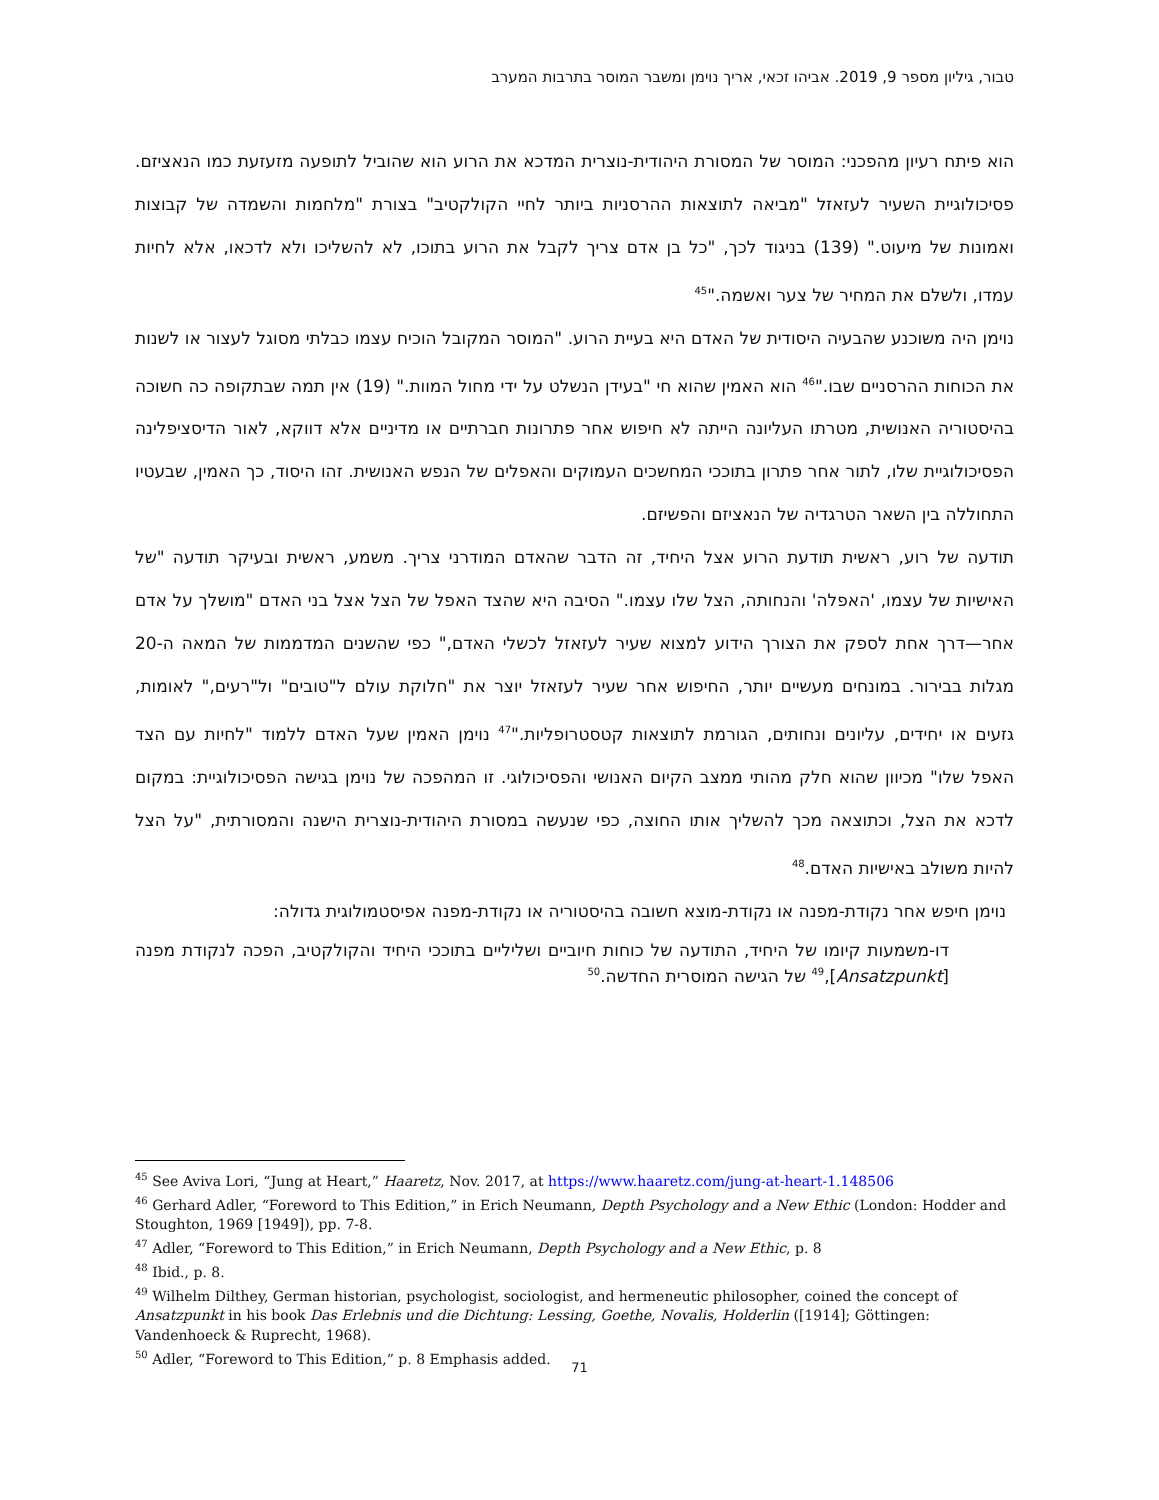טבור, גיליון מספר 9, 2019. אביהו זכאי, אריך נוימן ומשבר המוסר בתרבות המערב
הוא פיתח רעיון מהפכני: המוסר של המסורת היהודית-נוצרית המדכא את הרוע הוא שהוביל לתופעה מזעזעת כמו הנאציזם. פסיכולוגיית השעיר לעזאזל "מביאה לתוצאות ההרסניות ביותר לחיי הקולקטיב" בצורת "מלחמות והשמדה של קבוצות ואמונות של מיעוט." (139) בניגוד לכך, "כל בן אדם צריך לקבל את הרוע בתוכו, לא להשליכו ולא לדכאו, אלא לחיות עמדו, ולשלם את המחיר של צער ואשמה."<sup>45</sup>
נוימן היה משוכנע שהבעיה היסודית של האדם היא בעיית הרוע. "המוסר המקובל הוכיח עצמו כבלתי מסוגל לעצור או לשנות את הכוחות ההרסניים שבו."<sup>46</sup> הוא האמין שהוא חי "בעידן הנשלט על ידי מחול המוות." (19) אין תמה שבתקופה כה חשוכה בהיסטוריה האנושית, מטרתו העליונה הייתה לא חיפוש אחר פתרונות חברתיים או מדיניים אלא דווקא, לאור הדיסציפלינה הפסיכולוגיית שלו, לתור אחר פתרון בתוככי המחשכים העמוקים והאפלים של הנפש האנושית. זהו היסוד, כך האמין, שבעטיו התחוללה בין השאר הטרגדיה של הנאציזם והפשיזם.
תודעה של רוע, ראשית תודעת הרוע אצל היחיד, זה הדבר שהאדם המודרני צריך. משמע, ראשית ובעיקר תודעה "של האישיות של עצמו, 'האפלה' והנחותה, הצל שלו עצמו." הסיבה היא שהצד האפל של הצל אצל בני האדם "מושלך על אדם אחר—דרך אחת לספק את הצורך הידוע למצוא שעיר לעזאזל לכשלי האדם," כפי שהשנים המדממות של המאה ה-20 מגלות בבירור. במונחים מעשיים יותר, החיפוש אחר שעיר לעזאזל יוצר את "חלוקת עולם ל"טובים" ול"רעים," לאומות, גזעים או יחידים, עליונים ונחותים, הגורמת לתוצאות קטסטרופליות."<sup>47</sup> נוימן האמין שעל האדם ללמוד "לחיות עם הצד האפל שלו" מכיוון שהוא חלק מהותי ממצב הקיום האנושי והפסיכולוגי. זו המהפכה של נוימן בגישה הפסיכולוגיית: במקום לדכא את הצל, וכתוצאה מכך להשליך אותו החוצה, כפי שנעשה במסורת היהודית-נוצרית הישנה והמסורתית, "על הצל להיות משולב באישיות האדם.<sup>48</sup>
נוימן חיפש אחר נקודת-מפנה או נקודת-מוצא חשובה בהיסטוריה או נקודת-מפנה אפיסטמולוגית גדולה:
דו-משמעות קיומו של היחיד, התודעה של כוחות חיוביים ושליליים בתוככי היחיד והקולקטיב, הפכה לנקודת מפנה [Ansatzpunkt],<sup>49</sup> של הגישה המוסרית החדשה.<sup>50</sup>
<sup>45</sup> See Aviva Lori, “Jung at Heart,” Haaretz, Nov. 2017, at https://www.haaretz.com/jung-at-heart-1.148506
<sup>46</sup> Gerhard Adler, “Foreword to This Edition,” in Erich Neumann, Depth Psychology and a New Ethic (London: Hodder and Stoughton, 1969 [1949]), pp. 7-8.
<sup>47</sup> Adler, “Foreword to This Edition,” in Erich Neumann, Depth Psychology and a New Ethic, p. 8
<sup>48</sup> Ibid., p. 8.
<sup>49</sup> Wilhelm Dilthey, German historian, psychologist, sociologist, and hermeneutic philosopher, coined the concept of Ansatzpunkt in his book Das Erlebnis und die Dichtung: Lessing, Goethe, Novalis, Holderlin ([1914]; Göttingen: Vandenhoeck & Ruprecht, 1968).
<sup>50</sup> Adler, “Foreword to This Edition,” p. 8 Emphasis added.
71